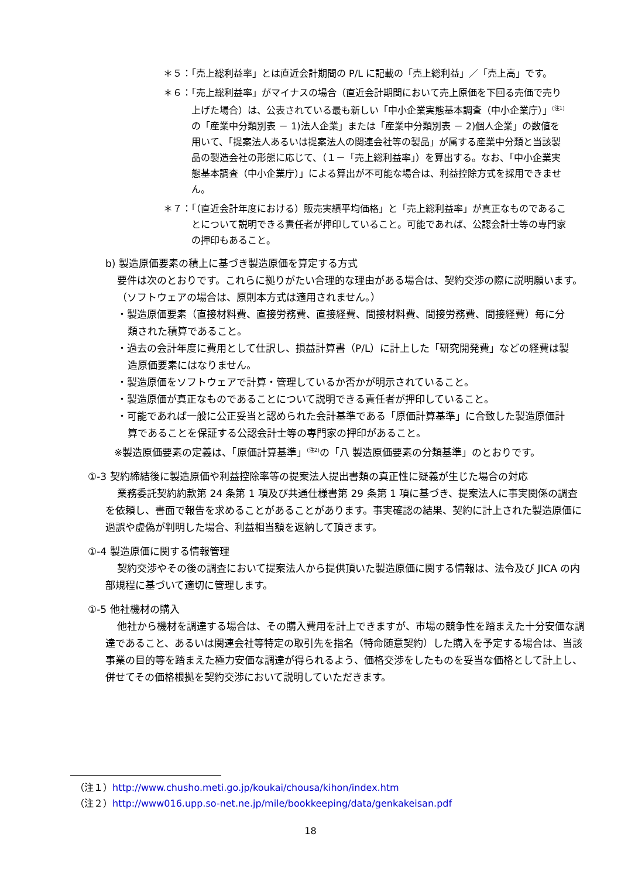＊５：「売上総利益率」とは直近会計期間の P/L に記載の「売上総利益」／「売上高」です。
＊６：「売上総利益率」がマイナスの場合（直近会計期間において売上原価を下回る売価で売り上げた場合）は、公表されている最も新しい「中小企業実態基本調査（中小企業庁）」<sup>(注1)</sup>の「産業中分類別表 － 1)法人企業」または「産業中分類別表 － 2)個人企業」の数値を用いて、「提案法人あるいは提案法人の関連会社等の製品」が属する産業中分類と当該製品の製造会社の形態に応じて、（１－「売上総利益率」）を算出する。なお、「中小企業実態基本調査（中小企業庁）」による算出が不可能な場合は、利益控除方式を採用できません。
＊７：「（直近会計年度における）販売実績平均価格」と「売上総利益率」が真正なものであることについて説明できる責任者が押印していること。可能であれば、公認会計士等の専門家の押印もあること。
b) 製造原価要素の積上に基づき製造原価を算定する方式
要件は次のとおりです。これらに拠りがたい合理的な理由がある場合は、契約交渉の際に説明願います。（ソフトウェアの場合は、原則本方式は適用されません。）
・製造原価要素（直接材料費、直接労務費、直接経費、間接材料費、間接労務費、間接経費）毎に分類された積算であること。
・過去の会計年度に費用として仕訳し、損益計算書（P/L）に計上した「研究開発費」などの経費は製造原価要素にはなりません。
・製造原価をソフトウェアで計算・管理しているか否かが明示されていること。
・製造原価が真正なものであることについて説明できる責任者が押印していること。
・可能であれば一般に公正妥当と認められた会計基準である「原価計算基準」に合致した製造原価計算であることを保証する公認会計士等の専門家の押印があること。
※製造原価要素の定義は、「原価計算基準」<sup>(注2)</sup>の「八 製造原価要素の分類基準」のとおりです。
①-3 契約締結後に製造原価や利益控除率等の提案法人提出書類の真正性に疑義が生じた場合の対応
業務委託契約約款第 24 条第 1 項及び共通仕様書第 29 条第 1 項に基づき、提案法人に事実関係の調査を依頼し、書面で報告を求めることがあることがあります。事実確認の結果、契約に計上された製造原価に過誤や虚偽が判明した場合、利益相当額を返納して頂きます。
①-4 製造原価に関する情報管理
契約交渉やその後の調査において提案法人から提供頂いた製造原価に関する情報は、法令及び JICA の内部規程に基づいて適切に管理します。
①-5 他社機材の購入
他社から機材を調達する場合は、その購入費用を計上できますが、市場の競争性を踏まえた十分安価な調達であること、あるいは関連会社等特定の取引先を指名（特命随意契約）した購入を予定する場合は、当該事業の目的等を踏まえた極力安価な調達が得られるよう、価格交渉をしたものを妥当な価格として計上し、併せてその価格根拠を契約交渉において説明していただきます。
（注１）http://www.chusho.meti.go.jp/koukai/chousa/kihon/index.htm
（注２）http://www016.upp.so-net.ne.jp/mile/bookkeeping/data/genkakeisan.pdf
18